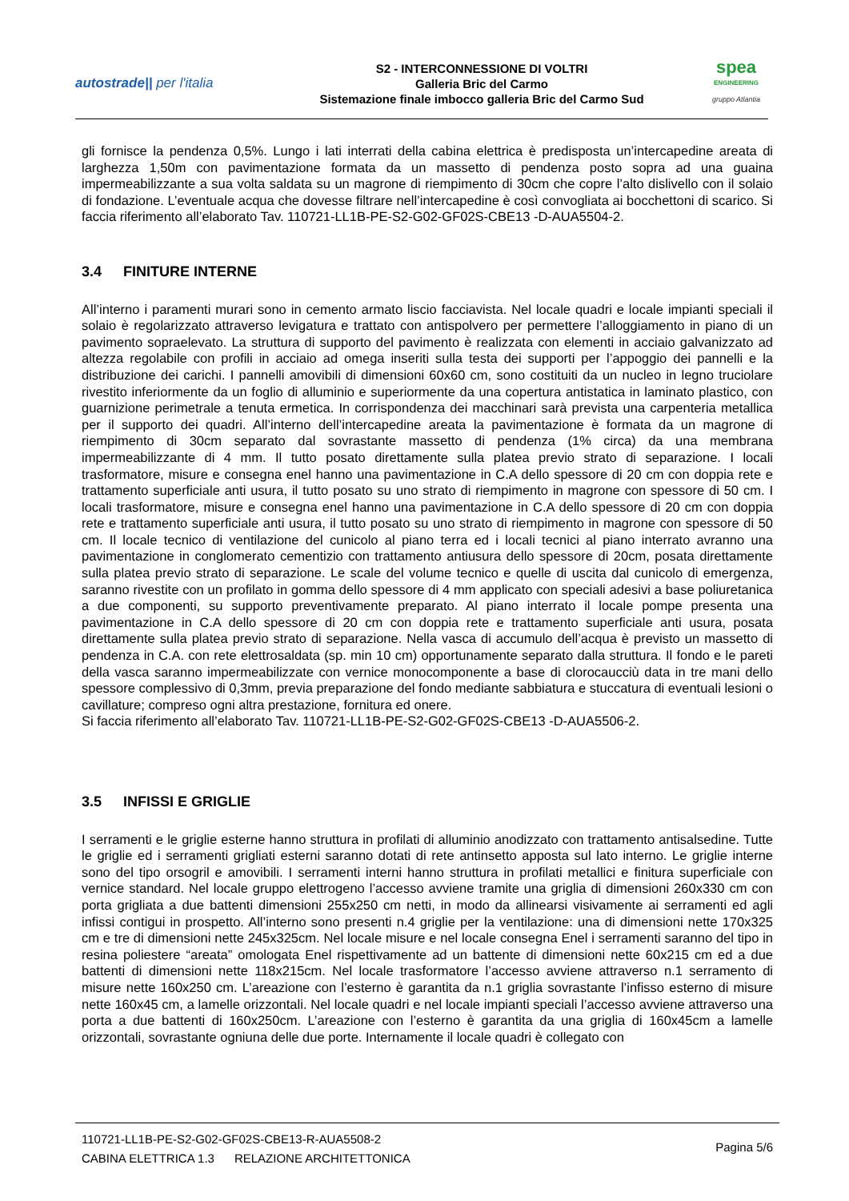autostrade|| per l'italia
S2 - INTERCONNESSIONE DI VOLTRI
Galleria Bric del Carmo
Sistemazione finale imbocco galleria Bric del Carmo Sud
spea
ENGINEERING
gruppo Atlantia
gli fornisce la pendenza 0,5%. Lungo i lati interrati della cabina elettrica è predisposta un’intercapedine areata di larghezza 1,50m con pavimentazione formata da un massetto di pendenza posto sopra ad una guaina impermeabilizzante a sua volta saldata su un magrone di riempimento di 30cm che copre l’alto dislivello con il solaio di fondazione. L’eventuale acqua che dovesse filtrare nell’intercapedine è così convogliata ai bocchettoni di scarico. Si faccia riferimento all’elaborato Tav. 110721-LL1B-PE-S2-G02-GF02S-CBE13 -D-AUA5504-2.
3.4 FINITURE INTERNE
All’interno i paramenti murari sono in cemento armato liscio facciavista. Nel locale quadri e locale impianti speciali il solaio è regolarizzato attraverso levigatura e trattato con antispolvero per permettere l’alloggiamento in piano di un pavimento sopraelevato. La struttura di supporto del pavimento è realizzata con elementi in acciaio galvanizzato ad altezza regolabile con profili in acciaio ad omega inseriti sulla testa dei supporti per l’appoggio dei pannelli e la distribuzione dei carichi. I pannelli amovibili di dimensioni 60x60 cm, sono costituiti da un nucleo in legno truciolare rivestito inferiormente da un foglio di alluminio e superiormente da una copertura antistatica in laminato plastico, con guarnizione perimetrale a tenuta ermetica. In corrispondenza dei macchinari sarà prevista una carpenteria metallica per il supporto dei quadri. All’interno dell’intercapedine areata la pavimentazione è formata da un magrone di riempimento di 30cm separato dal sovrastante massetto di pendenza (1% circa) da una membrana impermeabilizzante di 4 mm. Il tutto posato direttamente sulla platea previo strato di separazione. I locali trasformatore, misure e consegna enel hanno una pavimentazione in C.A dello spessore di 20 cm con doppia rete e trattamento superficiale anti usura, il tutto posato su uno strato di riempimento in magrone con spessore di 50 cm. I locali trasformatore, misure e consegna enel hanno una pavimentazione in C.A dello spessore di 20 cm con doppia rete e trattamento superficiale anti usura, il tutto posato su uno strato di riempimento in magrone con spessore di 50 cm. Il locale tecnico di ventilazione del cunicolo al piano terra ed i locali tecnici al piano interrato avranno una pavimentazione in conglomerato cementizio con trattamento antiusura dello spessore di 20cm, posata direttamente sulla platea previo strato di separazione. Le scale del volume tecnico e quelle di uscita dal cunicolo di emergenza, saranno rivestite con un profilato in gomma dello spessore di 4 mm applicato con speciali adesivi a base poliuretanica a due componenti, su supporto preventivamente preparato. Al piano interrato il locale pompe presenta una pavimentazione in C.A dello spessore di 20 cm con doppia rete e trattamento superficiale anti usura, posata direttamente sulla platea previo strato di separazione. Nella vasca di accumulo dell’acqua è previsto un massetto di pendenza in C.A. con rete elettrosaldata (sp. min 10 cm) opportunamente separato dalla struttura. Il fondo e le pareti della vasca saranno impermeabilizzate con vernice monocomponente a base di clorocaucciù data in tre mani dello spessore complessivo di 0,3mm, previa preparazione del fondo mediante sabbiatura e stuccatura di eventuali lesioni o cavillature; compreso ogni altra prestazione, fornitura ed onere.
Si faccia riferimento all’elaborato Tav. 110721-LL1B-PE-S2-G02-GF02S-CBE13 -D-AUA5506-2.
3.5 INFISSI E GRIGLIE
I serramenti e le griglie esterne hanno struttura in profilati di alluminio anodizzato con trattamento antisalsedine. Tutte le griglie ed i serramenti grigliati esterni saranno dotati di rete antinsetto apposta sul lato interno. Le griglie interne sono del tipo orsogril e amovibili. I serramenti interni hanno struttura in profilati metallici e finitura superficiale con vernice standard. Nel locale gruppo elettrogeno l’accesso avviene tramite una griglia di dimensioni 260x330 cm con porta grigliata a due battenti dimensioni 255x250 cm netti, in modo da allinearsi visivamente ai serramenti ed agli infissi contigui in prospetto. All’interno sono presenti n.4 griglie per la ventilazione: una di dimensioni nette 170x325 cm e tre di dimensioni nette 245x325cm. Nel locale misure e nel locale consegna Enel i serramenti saranno del tipo in resina poliestere “areata” omologata Enel rispettivamente ad un battente di dimensioni nette 60x215 cm ed a due battenti di dimensioni nette 118x215cm. Nel locale trasformatore l’accesso avviene attraverso n.1 serramento di misure nette 160x250 cm. L’areazione con l’esterno è garantita da n.1 griglia sovrastante l’infisso esterno di misure nette 160x45 cm, a lamelle orizzontali. Nel locale quadri e nel locale impianti speciali l’accesso avviene attraverso una porta a due battenti di 160x250cm. L’areazione con l’esterno è garantita da una griglia di 160x45cm a lamelle orizzontali, sovrastante ogniuna delle due porte. Internamente il locale quadri è collegato con
110721-LL1B-PE-S2-G02-GF02S-CBE13-R-AUA5508-2
CABINA ELETTRICA 1.3 RELAZIONE ARCHITETTONICA
Pagina 5/6